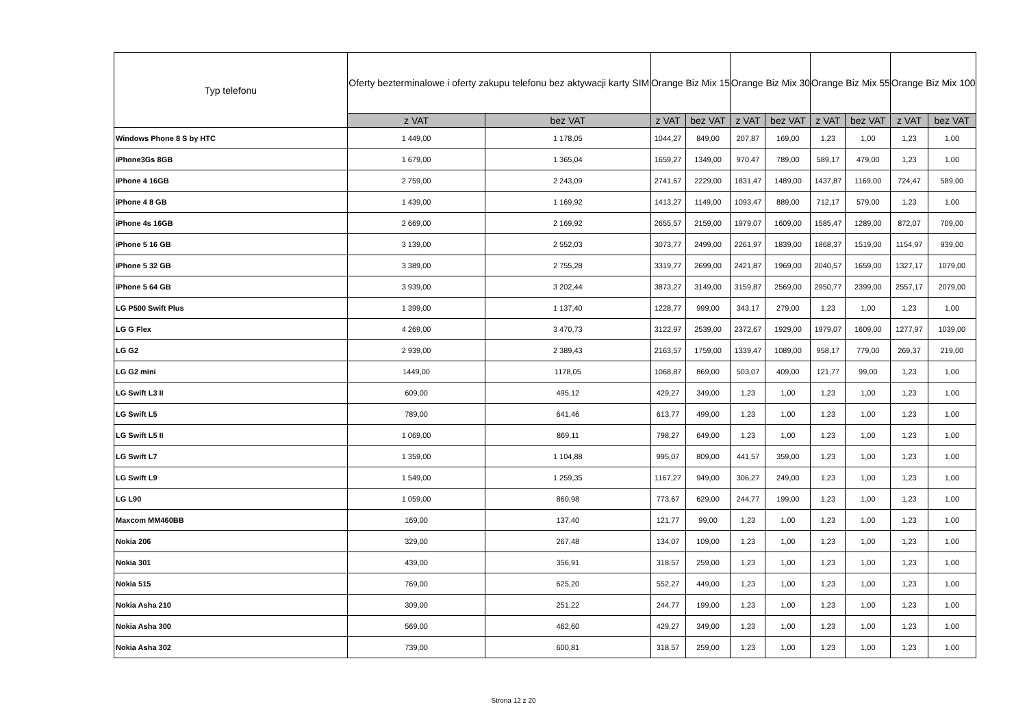| Typ telefonu | Oferty bezterminalowe i oferty zakupu telefonu bez aktywacji karty SIM | | Orange Biz Mix 15 | | Orange Biz Mix 30 | | Orange Biz Mix 55 | | Orange Biz Mix 100 | |
| --- | --- | --- | --- | --- | --- | --- | --- | --- | --- | --- |
| | z VAT | bez VAT | z VAT | bez VAT | z VAT | bez VAT | z VAT | bez VAT | z VAT | bez VAT |
| Windows Phone 8 S by HTC | 1 449,00 | 1 178,05 | 1044,27 | 849,00 | 207,87 | 169,00 | 1,23 | 1,00 | 1,23 | 1,00 |
| iPhone3Gs 8GB | 1 679,00 | 1 365,04 | 1659,27 | 1349,00 | 970,47 | 789,00 | 589,17 | 479,00 | 1,23 | 1,00 |
| iPhone 4 16GB | 2 759,00 | 2 243,09 | 2741,67 | 2229,00 | 1831,47 | 1489,00 | 1437,87 | 1169,00 | 724,47 | 589,00 |
| iPhone 4 8 GB | 1 439,00 | 1 169,92 | 1413,27 | 1149,00 | 1093,47 | 889,00 | 712,17 | 579,00 | 1,23 | 1,00 |
| iPhone 4s 16GB | 2 669,00 | 2 169,92 | 2655,57 | 2159,00 | 1979,07 | 1609,00 | 1585,47 | 1289,00 | 872,07 | 709,00 |
| iPhone 5 16 GB | 3 139,00 | 2 552,03 | 3073,77 | 2499,00 | 2261,97 | 1839,00 | 1868,37 | 1519,00 | 1154,97 | 939,00 |
| iPhone 5 32 GB | 3 389,00 | 2 755,28 | 3319,77 | 2699,00 | 2421,87 | 1969,00 | 2040,57 | 1659,00 | 1327,17 | 1079,00 |
| iPhone 5 64 GB | 3 939,00 | 3 202,44 | 3873,27 | 3149,00 | 3159,87 | 2569,00 | 2950,77 | 2399,00 | 2557,17 | 2079,00 |
| LG P500 Swift Plus | 1 399,00 | 1 137,40 | 1228,77 | 999,00 | 343,17 | 279,00 | 1,23 | 1,00 | 1,23 | 1,00 |
| LG G Flex | 4 269,00 | 3 470,73 | 3122,97 | 2539,00 | 2372,67 | 1929,00 | 1979,07 | 1609,00 | 1277,97 | 1039,00 |
| LG G2 | 2 939,00 | 2 389,43 | 2163,57 | 1759,00 | 1339,47 | 1089,00 | 958,17 | 779,00 | 269,37 | 219,00 |
| LG G2 mini | 1449,00 | 1178,05 | 1068,87 | 869,00 | 503,07 | 409,00 | 121,77 | 99,00 | 1,23 | 1,00 |
| LG Swift L3 II | 609,00 | 495,12 | 429,27 | 349,00 | 1,23 | 1,00 | 1,23 | 1,00 | 1,23 | 1,00 |
| LG Swift L5 | 789,00 | 641,46 | 613,77 | 499,00 | 1,23 | 1,00 | 1,23 | 1,00 | 1,23 | 1,00 |
| LG Swift L5 II | 1 069,00 | 869,11 | 798,27 | 649,00 | 1,23 | 1,00 | 1,23 | 1,00 | 1,23 | 1,00 |
| LG Swift L7 | 1 359,00 | 1 104,88 | 995,07 | 809,00 | 441,57 | 359,00 | 1,23 | 1,00 | 1,23 | 1,00 |
| LG Swift L9 | 1 549,00 | 1 259,35 | 1167,27 | 949,00 | 306,27 | 249,00 | 1,23 | 1,00 | 1,23 | 1,00 |
| LG L90 | 1 059,00 | 860,98 | 773,67 | 629,00 | 244,77 | 199,00 | 1,23 | 1,00 | 1,23 | 1,00 |
| Maxcom MM460BB | 169,00 | 137,40 | 121,77 | 99,00 | 1,23 | 1,00 | 1,23 | 1,00 | 1,23 | 1,00 |
| Nokia 206 | 329,00 | 267,48 | 134,07 | 109,00 | 1,23 | 1,00 | 1,23 | 1,00 | 1,23 | 1,00 |
| Nokia 301 | 439,00 | 356,91 | 318,57 | 259,00 | 1,23 | 1,00 | 1,23 | 1,00 | 1,23 | 1,00 |
| Nokia 515 | 769,00 | 625,20 | 552,27 | 449,00 | 1,23 | 1,00 | 1,23 | 1,00 | 1,23 | 1,00 |
| Nokia Asha 210 | 309,00 | 251,22 | 244,77 | 199,00 | 1,23 | 1,00 | 1,23 | 1,00 | 1,23 | 1,00 |
| Nokia Asha 300 | 569,00 | 462,60 | 429,27 | 349,00 | 1,23 | 1,00 | 1,23 | 1,00 | 1,23 | 1,00 |
| Nokia Asha 302 | 739,00 | 600,81 | 318,57 | 259,00 | 1,23 | 1,00 | 1,23 | 1,00 | 1,23 | 1,00 |
Strona 12 z 20